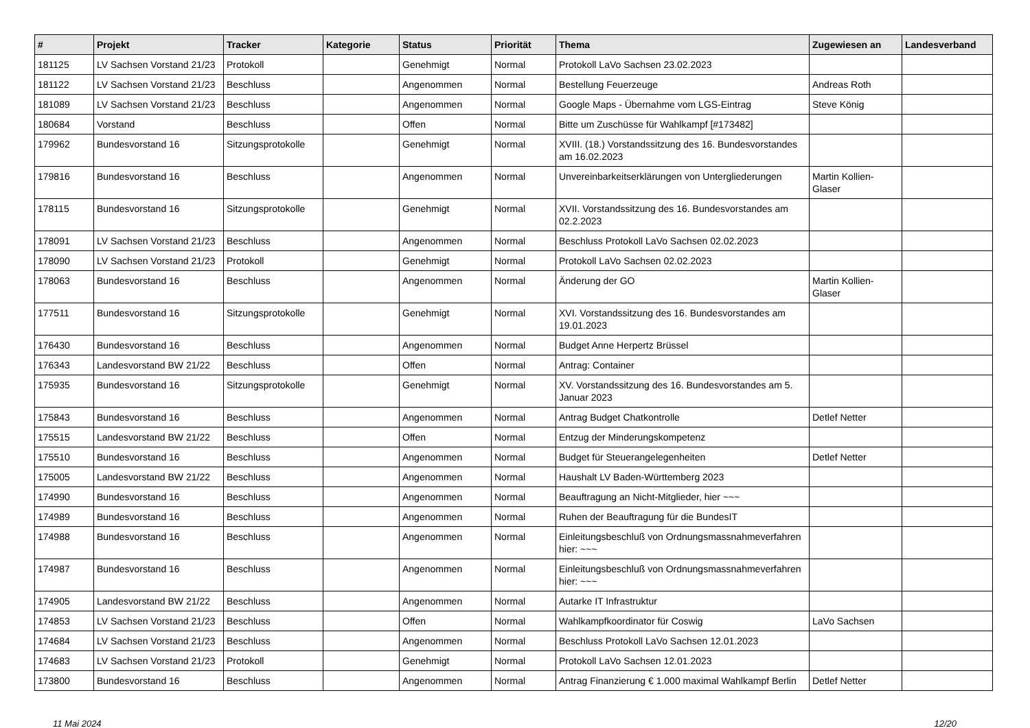| # | Projekt | Tracker | Kategorie | Status | Priorität | Thema | Zugewiesen an | Landesverband |
| --- | --- | --- | --- | --- | --- | --- | --- | --- |
| 181125 | LV Sachsen Vorstand 21/23 | Protokoll | | Genehmigt | Normal | Protokoll LaVo Sachsen 23.02.2023 | | |
| 181122 | LV Sachsen Vorstand 21/23 | Beschluss | | Angenommen | Normal | Bestellung Feuerzeuge | Andreas Roth | |
| 181089 | LV Sachsen Vorstand 21/23 | Beschluss | | Angenommen | Normal | Google Maps - Übernahme vom LGS-Eintrag | Steve König | |
| 180684 | Vorstand | Beschluss | | Offen | Normal | Bitte um Zuschüsse für Wahlkampf [#173482] | | |
| 179962 | Bundesvorstand 16 | Sitzungsprotokolle | | Genehmigt | Normal | XVIII. (18.) Vorstandssitzung des 16. Bundesvorstandes am 16.02.2023 | | |
| 179816 | Bundesvorstand 16 | Beschluss | | Angenommen | Normal | Unvereinbarkeitserklärungen von Untergliederungen | Martin Kollien-Glaser | |
| 178115 | Bundesvorstand 16 | Sitzungsprotokolle | | Genehmigt | Normal | XVII. Vorstandssitzung des 16. Bundesvorstandes am 02.2.2023 | | |
| 178091 | LV Sachsen Vorstand 21/23 | Beschluss | | Angenommen | Normal | Beschluss Protokoll LaVo Sachsen 02.02.2023 | | |
| 178090 | LV Sachsen Vorstand 21/23 | Protokoll | | Genehmigt | Normal | Protokoll LaVo Sachsen 02.02.2023 | | |
| 178063 | Bundesvorstand 16 | Beschluss | | Angenommen | Normal | Änderung der GO | Martin Kollien-Glaser | |
| 177511 | Bundesvorstand 16 | Sitzungsprotokolle | | Genehmigt | Normal | XVI. Vorstandssitzung des 16. Bundesvorstandes am 19.01.2023 | | |
| 176430 | Bundesvorstand 16 | Beschluss | | Angenommen | Normal | Budget Anne Herpertz Brüssel | | |
| 176343 | Landesvorstand BW 21/22 | Beschluss | | Offen | Normal | Antrag: Container | | |
| 175935 | Bundesvorstand 16 | Sitzungsprotokolle | | Genehmigt | Normal | XV. Vorstandssitzung des 16. Bundesvorstandes am 5. Januar 2023 | | |
| 175843 | Bundesvorstand 16 | Beschluss | | Angenommen | Normal | Antrag Budget Chatkontrolle | Detlef Netter | |
| 175515 | Landesvorstand BW 21/22 | Beschluss | | Offen | Normal | Entzug der Minderungskompetenz | | |
| 175510 | Bundesvorstand 16 | Beschluss | | Angenommen | Normal | Budget für Steuerangelegenheiten | Detlef Netter | |
| 175005 | Landesvorstand BW 21/22 | Beschluss | | Angenommen | Normal | Haushalt LV Baden-Württemberg 2023 | | |
| 174990 | Bundesvorstand 16 | Beschluss | | Angenommen | Normal | Beauftragung an Nicht-Mitglieder, hier ~~~ | | |
| 174989 | Bundesvorstand 16 | Beschluss | | Angenommen | Normal | Ruhen der Beauftragung für die BundesIT | | |
| 174988 | Bundesvorstand 16 | Beschluss | | Angenommen | Normal | Einleitungsbeschluß von Ordnungsmassnahmeverfahren hier: ~~~ | | |
| 174987 | Bundesvorstand 16 | Beschluss | | Angenommen | Normal | Einleitungsbeschluß von Ordnungsmassnahmeverfahren hier: ~~~ | | |
| 174905 | Landesvorstand BW 21/22 | Beschluss | | Angenommen | Normal | Autarke IT Infrastruktur | | |
| 174853 | LV Sachsen Vorstand 21/23 | Beschluss | | Offen | Normal | Wahlkampfkoordinator für Coswig | LaVo Sachsen | |
| 174684 | LV Sachsen Vorstand 21/23 | Beschluss | | Angenommen | Normal | Beschluss Protokoll LaVo Sachsen 12.01.2023 | | |
| 174683 | LV Sachsen Vorstand 21/23 | Protokoll | | Genehmigt | Normal | Protokoll LaVo Sachsen 12.01.2023 | | |
| 173800 | Bundesvorstand 16 | Beschluss | | Angenommen | Normal | Antrag Finanzierung € 1.000 maximal Wahlkampf Berlin | Detlef Netter | |
11 Mai 2024 12/20